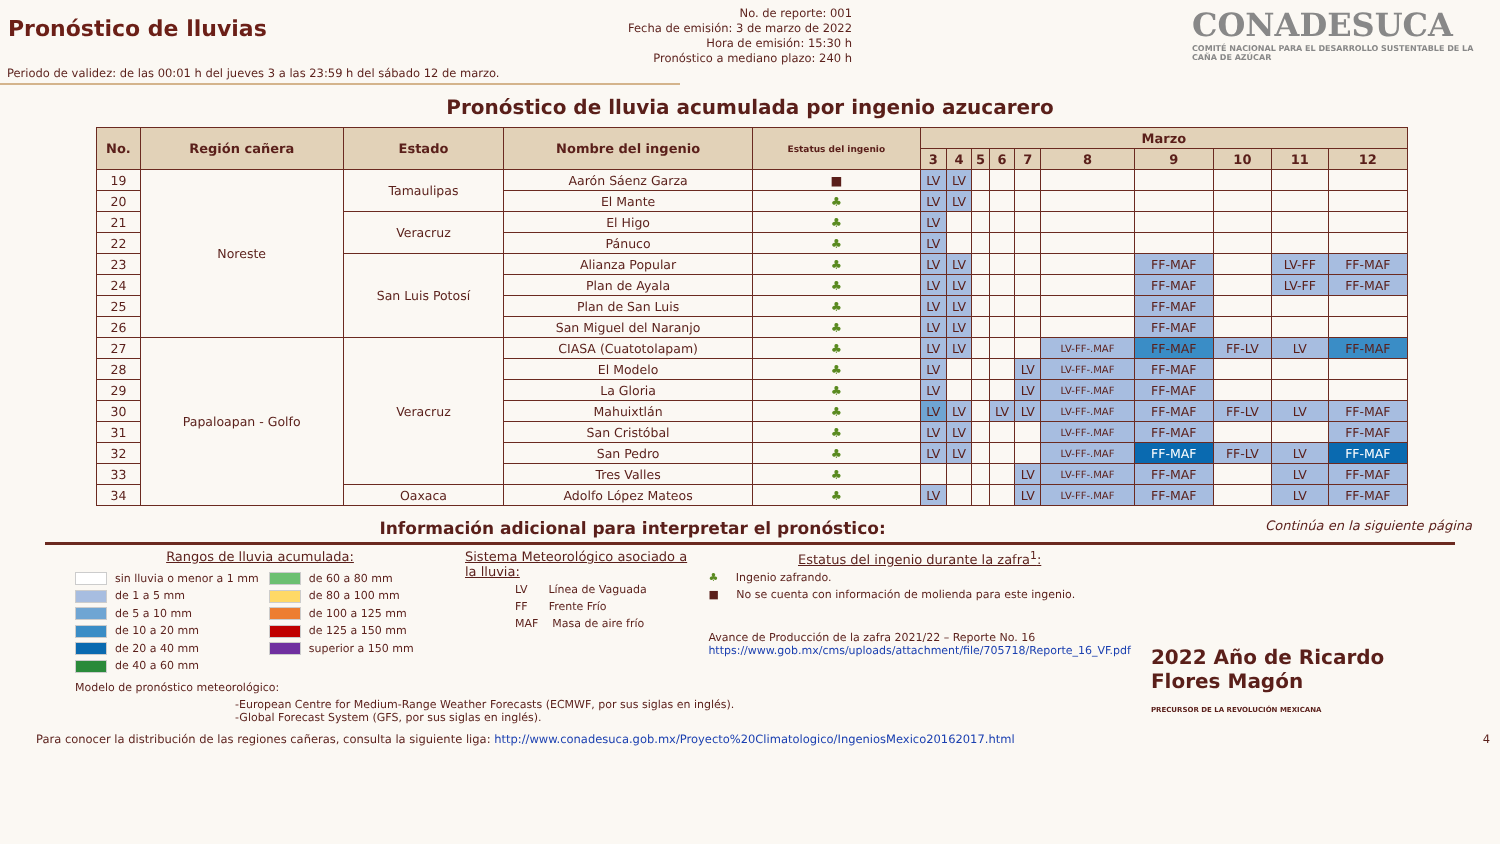Pronóstico de lluvias
No. de reporte: 001
Fecha de emisión: 3 de marzo de 2022
Hora de emisión: 15:30 h
Pronóstico a mediano plazo: 240 h
CONADESUCA
COMITÉ NACIONAL PARA EL DESARROLLO SUSTENTABLE DE LA CAÑA DE AZÚCAR
Periodo de validez: de las 00:01 h del jueves 3 a las 23:59 h del sábado 12 de marzo.
Pronóstico de lluvia acumulada por ingenio azucarero
| No. | Región cañera | Estado | Nombre del ingenio | Estatus del ingenio | Marzo | | | | | | | | | |
| --- | --- | --- | --- | --- | --- | --- | --- | --- | --- | --- | --- | --- | --- | --- |
| | | | | | 3 | 4 | 5 | 6 | 7 | 8 | 9 | 10 | 11 | 12 |
| 19 | Noreste | Tamaulipas | Aarón Sáenz Garza | ■ | LV | LV | | | | | | | | |
| 20 | | | El Mante | ♣ | LV | LV | | | | | | | | |
| 21 | | Veracruz | El Higo | ♣ | LV | | | | | | | | | |
| 22 | | | Pánuco | ♣ | LV | | | | | | | | | |
| 23 | | San Luis Potosí | Alianza Popular | ♣ | LV | LV | | | | | FF-MAF | | LV-FF | FF-MAF |
| 24 | | | Plan de Ayala | ♣ | LV | LV | | | | | FF-MAF | | LV-FF | FF-MAF |
| 25 | | | Plan de San Luis | ♣ | LV | LV | | | | | FF-MAF | | | |
| 26 | | | San Miguel del Naranjo | ♣ | LV | LV | | | | | FF-MAF | | | |
| 27 | Papaloapan - Golfo | Veracruz | CIASA (Cuatotolapam) | ♣ | LV | LV | | | | LV-FF-.MAF | FF-MAF | FF-LV | LV | FF-MAF |
| 28 | | | El Modelo | ♣ | LV | | | | LV | LV-FF-.MAF | FF-MAF | | | |
| 29 | | | La Gloria | ♣ | LV | | | | LV | LV-FF-.MAF | FF-MAF | | | |
| 30 | | | Mahuixtlán | ♣ | LV | LV | | LV | LV | LV-FF-.MAF | FF-MAF | FF-LV | LV | FF-MAF |
| 31 | | | San Cristóbal | ♣ | LV | LV | | | | LV-FF-.MAF | FF-MAF | | | FF-MAF |
| 32 | | | San Pedro | ♣ | LV | LV | | | | LV-FF-.MAF | FF-MAF | FF-LV | LV | FF-MAF |
| 33 | | | Tres Valles | ♣ | | | | | LV | LV-FF-.MAF | FF-MAF | | LV | FF-MAF |
| 34 | | Oaxaca | Adolfo López Mateos | ♣ | LV | | | | LV | LV-FF-.MAF | FF-MAF | | LV | FF-MAF |
Información adicional para interpretar el pronóstico: Continúa en la siguiente página
Rangos de lluvia acumulada:
sin lluvia o menor a 1 mm
de 1 a 5 mm
de 5 a 10 mm
de 10 a 20 mm
de 20 a 40 mm
de 40 a 60 mm
de 60 a 80 mm
de 80 a 100 mm
de 100 a 125 mm
de 125 a 150 mm
superior a 150 mm
Modelo de pronóstico meteorológico:
-European Centre for Medium-Range Weather Forecasts (ECMWF, por sus siglas en inglés).
-Global Forecast System (GFS, por sus siglas en inglés).
Sistema Meteorológico asociado a la lluvia:
LV Línea de Vaguada
FF Frente Frío
MAF Masa de aire frío
Estatus del ingenio durante la zafra<sup>1</sup>:
♣ Ingenio zafrando.
■ No se cuenta con información de molienda para este ingenio.
Avance de Producción de la zafra 2021/22 – Reporte No. 16
https://www.gob.mx/cms/uploads/attachment/file/705718/Reporte_16_VF.pdf
2022 Año de Ricardo Flores Magón
PRECURSOR DE LA REVOLUCIÓN MEXICANA
Para conocer la distribución de las regiones cañeras, consulta la siguiente liga: http://www.conadesuca.gob.mx/Proyecto%20Climatologico/IngeniosMexico20162017.html 4